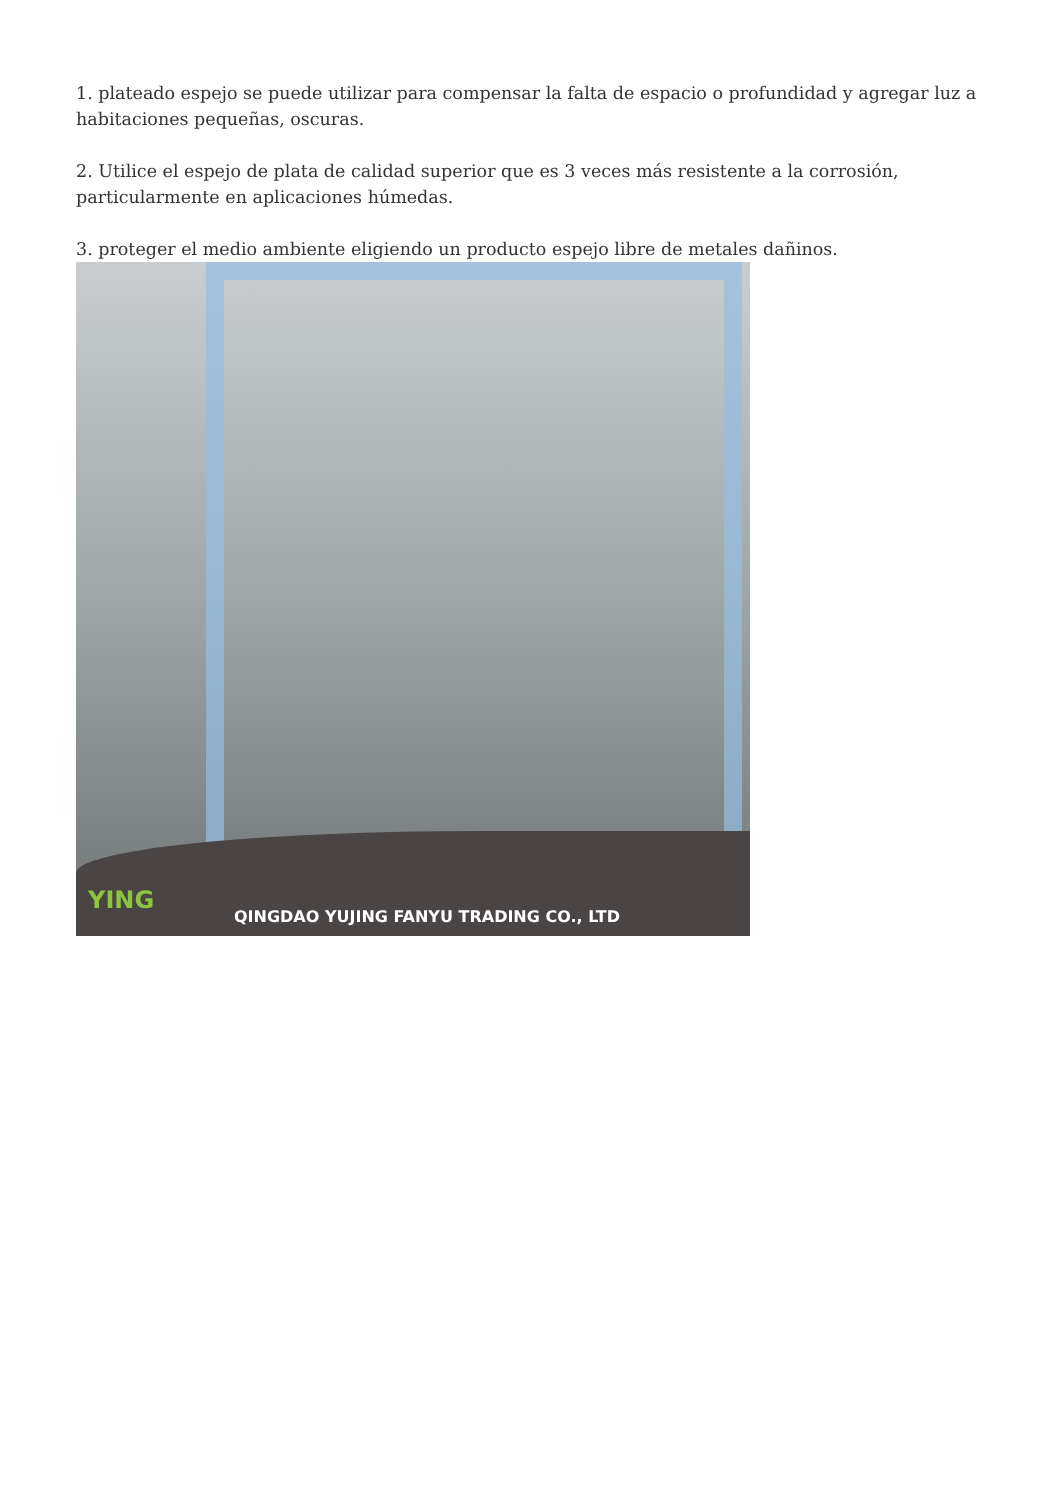1. plateado espejo se puede utilizar para compensar la falta de espacio o profundidad y agregar luz a habitaciones pequeñas, oscuras.
2. Utilice el espejo de plata de calidad superior que es 3 veces más resistente a la corrosión, particularmente en aplicaciones húmedas.
3. proteger el medio ambiente eligiendo un producto espejo libre de metales dañinos.
YING
QINGDAO YUJING FANYU TRADING CO., LTD